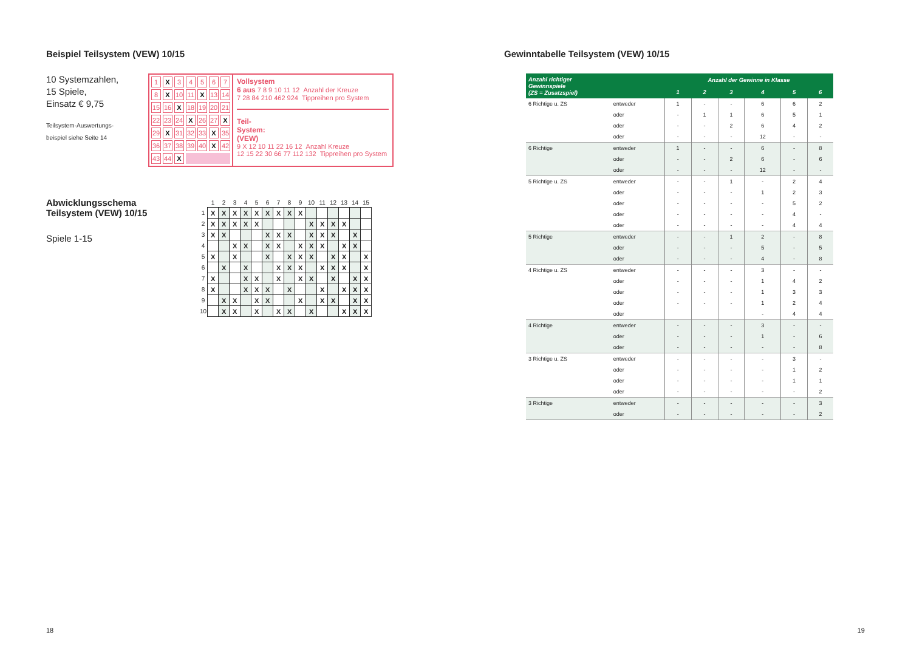Beispiel Teilsystem (VEW) 10/15
10 Systemzahlen,
15 Spiele,
Einsatz € 9,75
Teilsystem-Auswertungs-
beispiel siehe Seite 14
| 1 | X | 3 | 4 | 5 | 6 | 7 |
| 8 | X | 10 | 11 | X | 13 | 14 |
| 15 | 16 | X | 18 | 19 | 20 | 21 |
| 22 | 23 | 24 | X | 26 | 27 | X |
| 29 | X | 31 | 32 | 33 | X | 35 |
| 36 | 37 | 38 | 39 | 40 | X | 42 |
| 43 | 44 | X | | | | |
Vollsystem
6 aus 7 8 9 10 11 12 Anzahl der Kreuze
7 28 84 210 462 924 Tippreihen pro System
Teil-
System:
(VEW)
9 X 12 10 11 22 16 12 Anzahl Kreuze
12 15 22 30 66 77 112 132 Tippreihen pro System
Abwicklungsschema
Teilsystem (VEW) 10/15
Spiele 1-15
| | 1 | 2 | 3 | 4 | 5 | 6 | 7 | 8 | 9 | 10 | 11 | 12 | 13 | 14 | 15 |
| --- | --- | --- | --- | --- | --- | --- | --- | --- | --- | --- | --- | --- | --- | --- | --- |
| 1 | X | X | X | X | X | X | X | X | X | | | | | | |
| 2 | X | X | X | X | X | | | | | X | X | X | X | | |
| 3 | X | X | | | | X | X | X | | X | X | X | | X | |
| 4 | | | X | X | | X | X | | X | X | X | | X | X | |
| 5 | X | | X | | | X | | X | X | X | | X | X | | X |
| 6 | | X | | X | | | X | X | X | | X | X | X | | X |
| 7 | X | | | X | X | | X | | X | X | | X | | X | X |
| 8 | X | | | X | X | X | | X | | | X | | X | X | X |
| 9 | | X | X | | X | X | | | X | | X | X | | X | X |
| 10 | | X | X | | X | | X | X | | X | | | X | X | X |
18
Gewinntabelle Teilsystem (VEW) 10/15
| Anzahl richtiger Gewinnspiele (ZS = Zusatzspiel) | | Anzahl der Gewinne in Klasse | | | | | |
| --- | --- | --- | --- | --- | --- | --- | --- |
| | | 1 | 2 | 3 | 4 | 5 | 6 |
| 6 Richtige u. ZS | entweder | 1 | - | - | 6 | 6 | 2 |
| | oder | - | 1 | 1 | 6 | 5 | 1 |
| | oder | - | - | 2 | 6 | 4 | 2 |
| | oder | - | - | - | 12 | - | - |
| 6 Richtige | entweder | 1 | - | - | 6 | - | 8 |
| | oder | - | - | 2 | 6 | - | 6 |
| | oder | - | - | - | 12 | - | - |
| 5 Richtige u. ZS | entweder | - | - | 1 | - | 2 | 4 |
| | oder | - | - | - | 1 | 2 | 3 |
| | oder | - | - | - | - | 5 | 2 |
| | oder | - | - | - | - | 4 | - |
| | oder | - | - | - | - | 4 | 4 |
| 5 Richtige | entweder | - | - | 1 | 2 | - | 8 |
| | oder | - | - | - | 5 | - | 5 |
| | oder | - | - | - | 4 | - | 8 |
| 4 Richtige u. ZS | entweder | - | - | - | 3 | - | - |
| | oder | - | - | - | 1 | 4 | 2 |
| | oder | - | - | - | 1 | 3 | 3 |
| | oder | - | - | - | 1 | 2 | 4 |
| | oder | | | | - | 4 | 4 |
| 4 Richtige | entweder | - | - | - | 3 | - | - |
| | oder | - | - | - | 1 | - | 6 |
| | oder | - | - | - | - | - | 8 |
| 3 Richtige u. ZS | entweder | - | - | - | - | 3 | - |
| | oder | - | - | - | - | 1 | 2 |
| | oder | - | - | - | - | 1 | 1 |
| | oder | - | - | - | - | - | 2 |
| 3 Richtige | entweder | - | - | - | - | - | 3 |
| | oder | - | - | - | - | - | 2 |
19